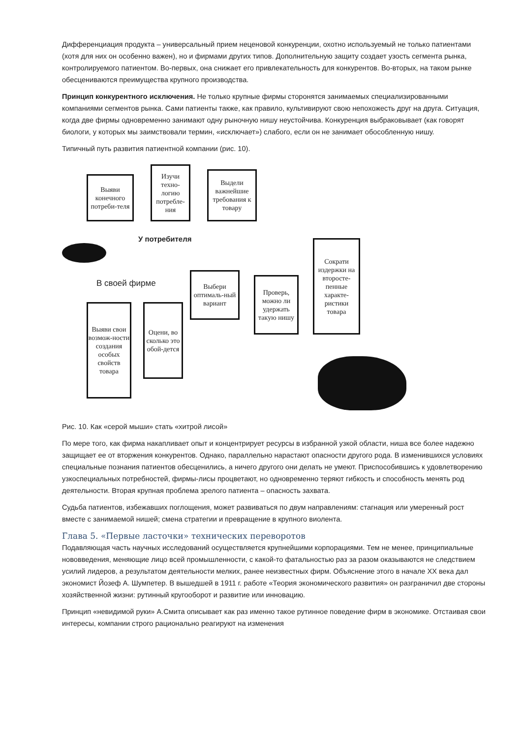Дифференциация продукта – универсальный прием неценовой конкуренции, охотно используемый не только патиентами (хотя для них он особенно важен), но и фирмами других типов. Дополнительную защиту создает узость сегмента рынка, контролируемого патиентом. Во-первых, она снижает его привлекательность для конкурентов. Во-вторых, на таком рынке обесцениваются преимущества крупного производства.
Принцип конкурентного исключения. Не только крупные фирмы сторонятся занимаемых специализированными компаниями сегментов рынка. Сами патиенты также, как правило, культивируют свою непохожесть друг на друга. Ситуация, когда две фирмы одновременно занимают одну рыночную нишу неустойчива. Конкуренция выбраковывает (как говорят биологи, у которых мы заимствовали термин, «исключает») слабого, если он не занимает обособленную нишу.
Типичный путь развития патиентной компании (рис. 10).
Выяви конечного потреби-теля
Изучи техно-логию потребле-ния
Выдели важнейшие требования к товару
У потребителя
В своей фирме
Выбери оптималь-ный вариант
Проверь, можно ли удержать такую нишу
Сократи издержки на второсте-пенные характе-ристики товара
Выяви свои возмож-ности создания особых свойств товара
Оцени, во сколько это обой-дется
Рис. 10. Как «серой мыши» стать «хитрой лисой»
По мере того, как фирма накапливает опыт и концентрирует ресурсы в избранной узкой области, ниша все более надежно защищает ее от вторжения конкурентов. Однако, параллельно нарастают опасности другого рода. В изменившихся условиях специальные познания патиентов обесценились, а ничего другого они делать не умеют. Приспособившись к удовлетворению узкоспециальных потребностей, фирмы-лисы процветают, но одновременно теряют гибкость и способность менять род деятельности. Вторая крупная проблема зрелого патиента – опасность захвата.
Судьба патиентов, избежавших поглощения, может развиваться по двум направлениям: стагнация или умеренный рост вместе с занимаемой нишей; смена стратегии и превращение в крупного виолента.
Глава 5. «Первые ласточки» технических переворотов
Подавляющая часть научных исследований осуществляется крупнейшими корпорациями. Тем не менее, принципиальные нововведения, меняющие лицо всей промышленности, с какой-то фатальностью раз за разом оказываются не следствием усилий лидеров, а результатом деятельности мелких, ранее неизвестных фирм. Объяснение этого в начале XX века дал экономист Йозеф А. Шумпетер. В вышедшей в 1911 г. работе «Теория экономического развития» он разграничил две стороны хозяйственной жизни: рутинный кругооборот и развитие или инновацию.
Принцип «невидимой руки» А.Смита описывает как раз именно такое рутинное поведение фирм в экономике. Отстаивая свои интересы, компании строго рационально реагируют на изменения